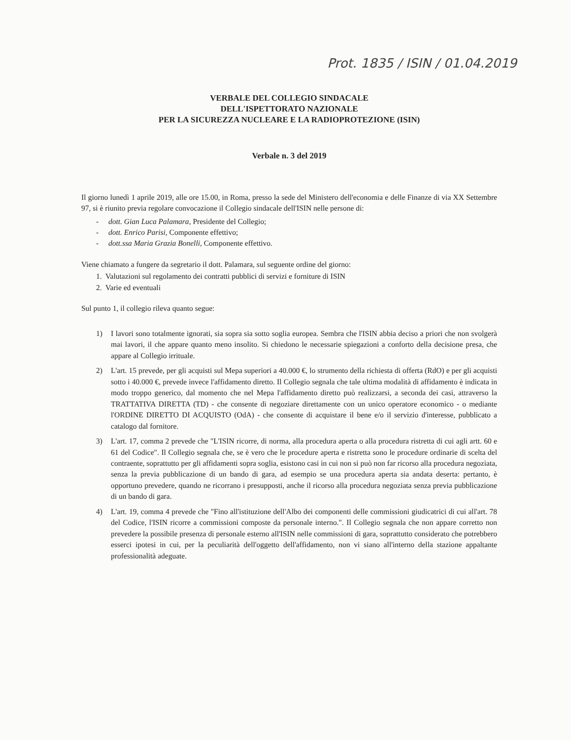Prot. 1835 / ISIN / 01.04.2019
VERBALE DEL COLLEGIO SINDACALE
DELL'ISPETTORATO NAZIONALE
PER LA SICUREZZA NUCLEARE E LA RADIOPROTEZIONE (ISIN)
Verbale n. 3 del 2019
Il giorno lunedì 1 aprile 2019, alle ore 15.00, in Roma, presso la sede del Ministero dell'economia e delle Finanze di via XX Settembre 97, si è riunito previa regolare convocazione il Collegio sindacale dell'ISIN nelle persone di:
- dott. Gian Luca Palamara, Presidente del Collegio;
- dott. Enrico Parisi, Componente effettivo;
- dott.ssa Maria Grazia Bonelli, Componente effettivo.
Viene chiamato a fungere da segretario il dott. Palamara, sul seguente ordine del giorno:
1. Valutazioni sul regolamento dei contratti pubblici di servizi e forniture di ISIN
2. Varie ed eventuali
Sul punto 1, il collegio rileva quanto segue:
1) I lavori sono totalmente ignorati, sia sopra sia sotto soglia europea. Sembra che l'ISIN abbia deciso a priori che non svolgerà mai lavori, il che appare quanto meno insolito. Si chiedono le necessarie spiegazioni a conforto della decisione presa, che appare al Collegio irrituale.
2) L'art. 15 prevede, per gli acquisti sul Mepa superiori a 40.000 €, lo strumento della richiesta di offerta (RdO) e per gli acquisti sotto i 40.000 €, prevede invece l'affidamento diretto. Il Collegio segnala che tale ultima modalità di affidamento è indicata in modo troppo generico, dal momento che nel Mepa l'affidamento diretto può realizzarsi, a seconda dei casi, attraverso la TRATTATIVA DIRETTA (TD) - che consente di negoziare direttamente con un unico operatore economico - o mediante l'ORDINE DIRETTO DI ACQUISTO (OdA) - che consente di acquistare il bene e/o il servizio d'interesse, pubblicato a catalogo dal fornitore.
3) L'art. 17, comma 2 prevede che "L'ISIN ricorre, di norma, alla procedura aperta o alla procedura ristretta di cui agli artt. 60 e 61 del Codice". Il Collegio segnala che, se è vero che le procedure aperta e ristretta sono le procedure ordinarie di scelta del contraente, soprattutto per gli affidamenti sopra soglia, esistono casi in cui non si può non far ricorso alla procedura negoziata, senza la previa pubblicazione di un bando di gara, ad esempio se una procedura aperta sia andata deserta: pertanto, è opportuno prevedere, quando ne ricorrano i presupposti, anche il ricorso alla procedura negoziata senza previa pubblicazione di un bando di gara.
4) L'art. 19, comma 4 prevede che "Fino all'istituzione dell'Albo dei componenti delle commissioni giudicatrici di cui all'art. 78 del Codice, l'ISIN ricorre a commissioni composte da personale interno.". Il Collegio segnala che non appare corretto non prevedere la possibile presenza di personale esterno all'ISIN nelle commissioni di gara, soprattutto considerato che potrebbero esserci ipotesi in cui, per la peculiarità dell'oggetto dell'affidamento, non vi siano all'interno della stazione appaltante professionalità adeguate.